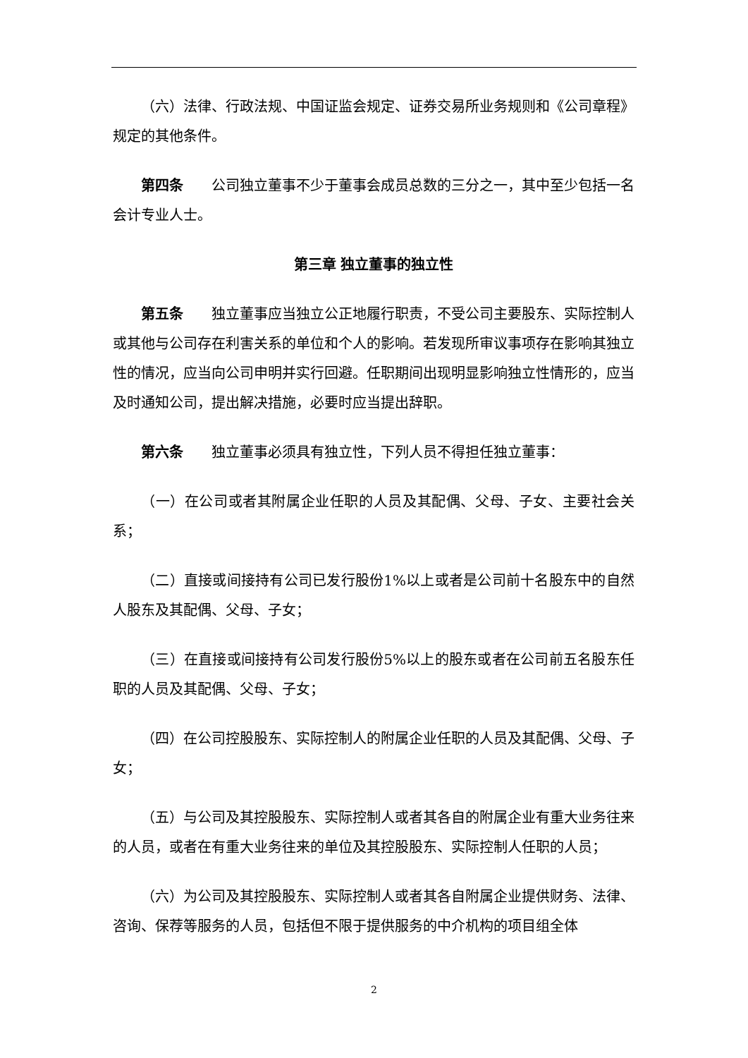（六）法律、行政法规、中国证监会规定、证券交易所业务规则和《公司章程》规定的其他条件。
第四条 公司独立董事不少于董事会成员总数的三分之一，其中至少包括一名会计专业人士。
第三章 独立董事的独立性
第五条 独立董事应当独立公正地履行职责，不受公司主要股东、实际控制人或其他与公司存在利害关系的单位和个人的影响。若发现所审议事项存在影响其独立性的情况，应当向公司申明并实行回避。任职期间出现明显影响独立性情形的，应当及时通知公司，提出解决措施，必要时应当提出辞职。
第六条 独立董事必须具有独立性，下列人员不得担任独立董事：
（一）在公司或者其附属企业任职的人员及其配偶、父母、子女、主要社会关系；
（二）直接或间接持有公司已发行股份1%以上或者是公司前十名股东中的自然人股东及其配偶、父母、子女；
（三）在直接或间接持有公司发行股份5%以上的股东或者在公司前五名股东任职的人员及其配偶、父母、子女；
（四）在公司控股股东、实际控制人的附属企业任职的人员及其配偶、父母、子女；
（五）与公司及其控股股东、实际控制人或者其各自的附属企业有重大业务往来的人员，或者在有重大业务往来的单位及其控股股东、实际控制人任职的人员；
（六）为公司及其控股股东、实际控制人或者其各自附属企业提供财务、法律、咨询、保荐等服务的人员，包括但不限于提供服务的中介机构的项目组全体
2